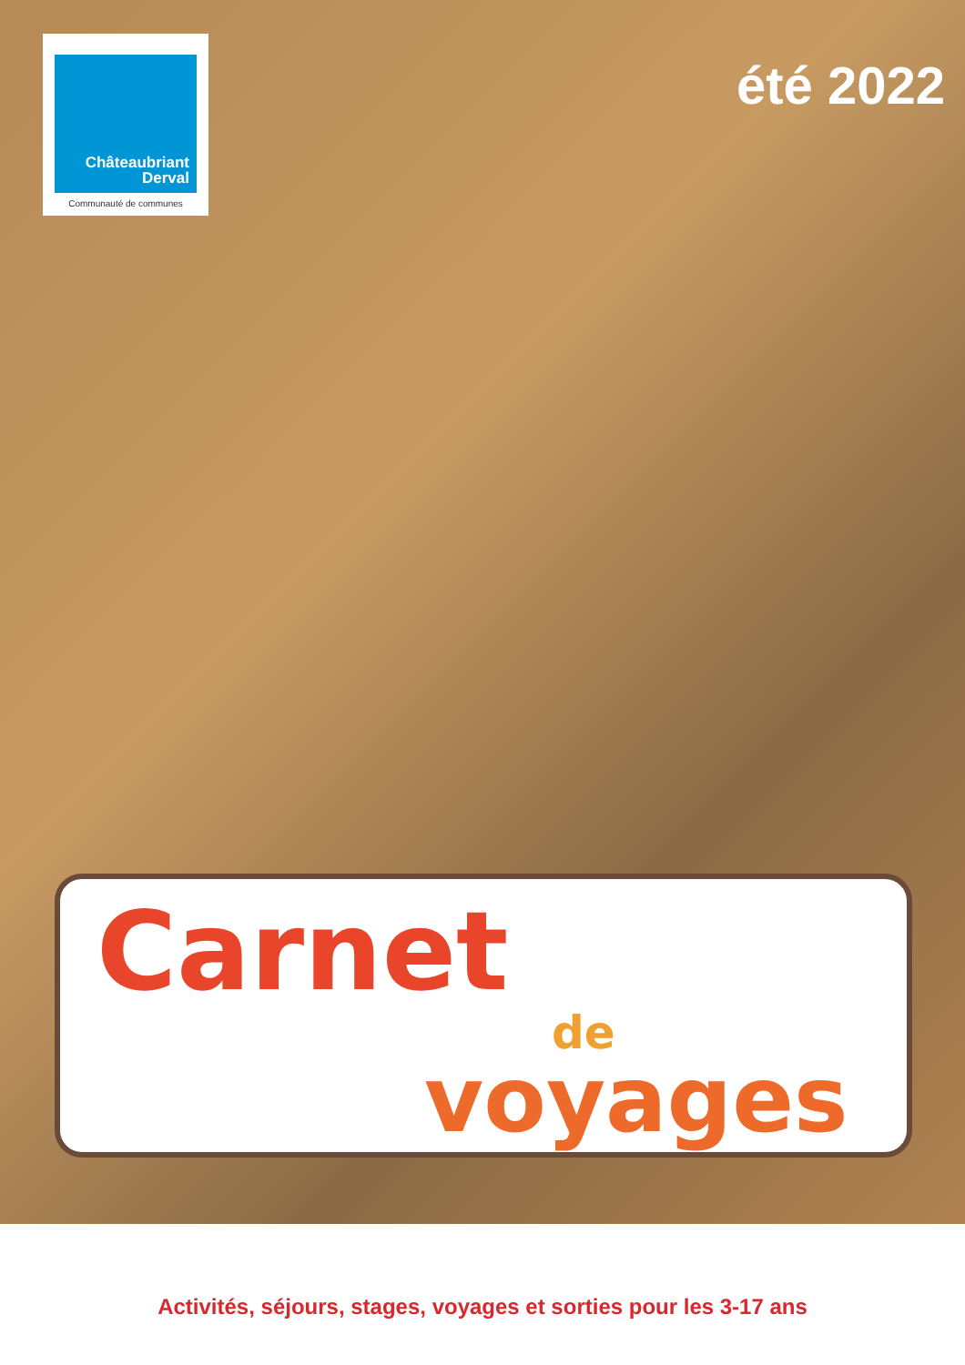Châteaubriant
Derval
Communauté de communes
été 2022
Carnet
de
voyages
Activités, séjours, stages, voyages et sorties pour les 3-17 ans